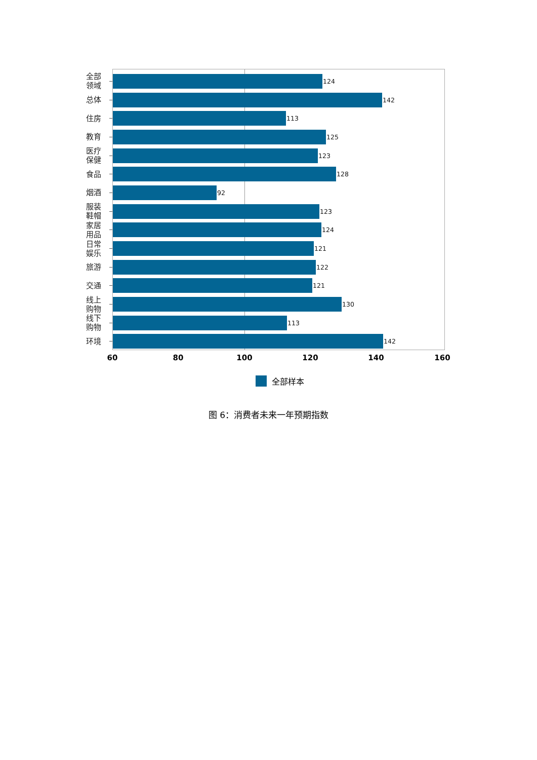全部
领域
124
总体
142
住房
113
教育
125
医疗
保健
123
食品
128
烟酒
92
服装
鞋帽
123
家居
用品
124
日常
娱乐
121
旅游
122
交通
121
线上
购物
130
线下
购物
113
环境
142
60 80 100 120 140 160
全部样本
图 6：消费者未来一年预期指数